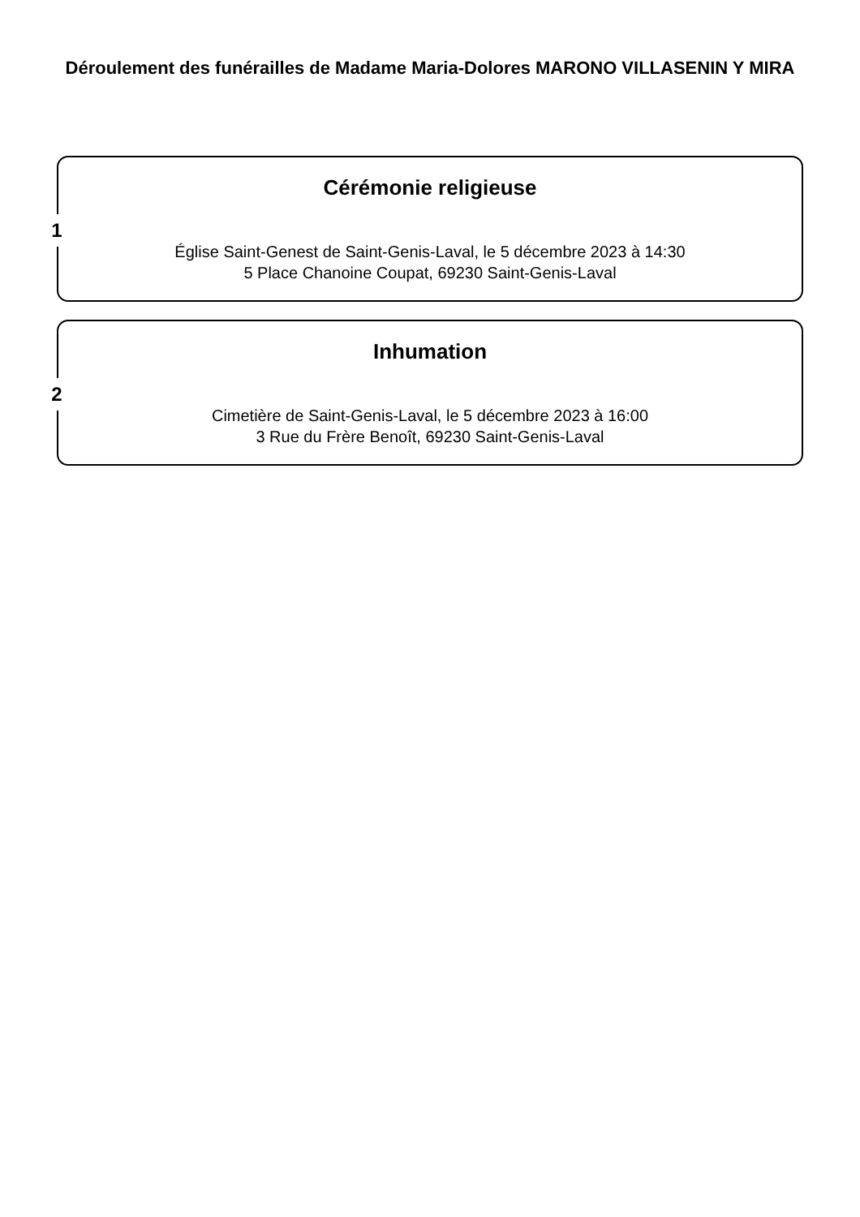Déroulement des funérailles de Madame Maria-Dolores MARONO VILLASENIN Y MIRA
1
Cérémonie religieuse
Église Saint-Genest de Saint-Genis-Laval, le 5 décembre 2023 à 14:30
5 Place Chanoine Coupat, 69230 Saint-Genis-Laval
2
Inhumation
Cimetière de Saint-Genis-Laval, le 5 décembre 2023 à 16:00
3 Rue du Frère Benoît, 69230 Saint-Genis-Laval